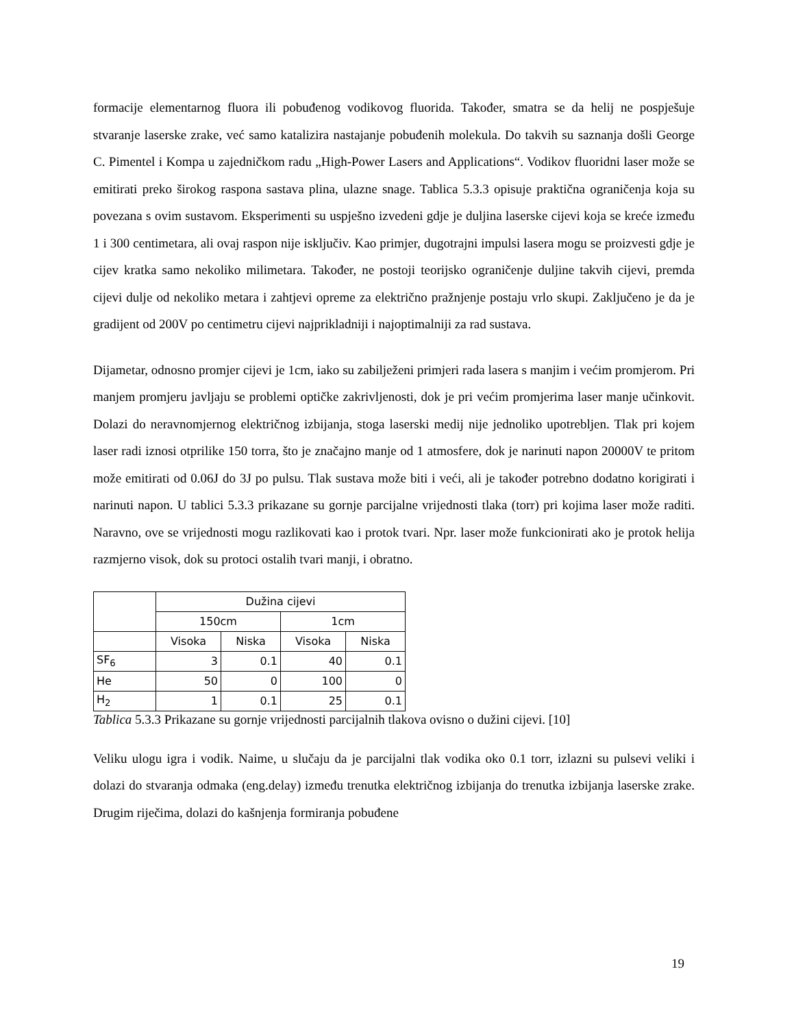formacije elementarnog fluora ili pobuđenog vodikovog fluorida. Također, smatra se da helij ne pospješuje stvaranje laserske zrake, već samo katalizira nastajanje pobuđenih molekula. Do takvih su saznanja došli George C. Pimentel i Kompa u zajedničkom radu „High-Power Lasers and Applications“. Vodikov fluoridni laser može se emitirati preko širokog raspona sastava plina, ulazne snage. Tablica 5.3.3 opisuje praktična ograničenja koja su povezana s ovim sustavom. Eksperimenti su uspješno izvedeni gdje je duljina laserske cijevi koja se kreće između 1 i 300 centimetara, ali ovaj raspon nije isključiv. Kao primjer, dugotrajni impulsi lasera mogu se proizvesti gdje je cijev kratka samo nekoliko milimetara. Također, ne postoji teorijsko ograničenje duljine takvih cijevi, premda cijevi dulje od nekoliko metara i zahtjevi opreme za električno pražnjenje postaju vrlo skupi. Zaključeno je da je gradijent od 200V po centimetru cijevi najprikladniji i najoptimalniji za rad sustava.
Dijametar, odnosno promjer cijevi je 1cm, iako su zabilježeni primjeri rada lasera s manjim i većim promjerom. Pri manjem promjeru javljaju se problemi optičke zakrivljenosti, dok je pri većim promjerima laser manje učinkovit. Dolazi do neravnomjernog električnog izbijanja, stoga laserski medij nije jednoliko upotrebljen. Tlak pri kojem laser radi iznosi otprilike 150 torra, što je značajno manje od 1 atmosfere, dok je narinuti napon 20000V te pritom može emitirati od 0.06J do 3J po pulsu. Tlak sustava može biti i veći, ali je također potrebno dodatno korigirati i narinuti napon. U tablici 5.3.3 prikazane su gornje parcijalne vrijednosti tlaka (torr) pri kojima laser može raditi. Naravno, ove se vrijednosti mogu razlikovati kao i protok tvari. Npr. laser može funkcionirati ako je protok helija razmjerno visok, dok su protoci ostalih tvari manji, i obratno.
| | Dužina cijevi | | | |
| | 150cm | | 1cm | |
| | Visoka | Niska | Visoka | Niska |
| SF<sub>6</sub> | 3 | 0.1 | 40 | 0.1 |
| He | 50 | 0 | 100 | 0 |
| H<sub>2</sub> | 1 | 0.1 | 25 | 0.1 |
Tablica 5.3.3 Prikazane su gornje vrijednosti parcijalnih tlakova ovisno o dužini cijevi. [10]
Veliku ulogu igra i vodik. Naime, u slučaju da je parcijalni tlak vodika oko 0.1 torr, izlazni su pulsevi veliki i dolazi do stvaranja odmaka (eng.delay) između trenutka električnog izbijanja do trenutka izbijanja laserske zrake. Drugim riječima, dolazi do kašnjenja formiranja pobuđene
19